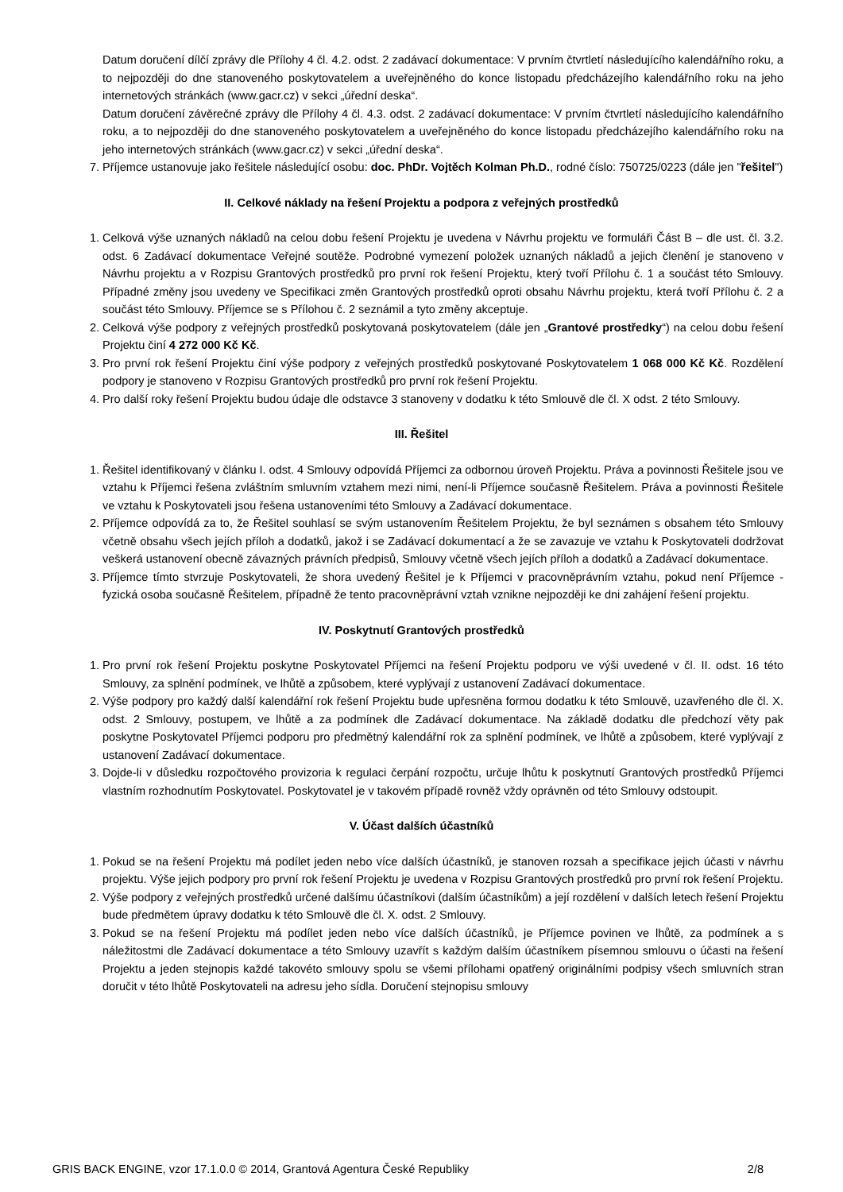Datum doručení dílčí zprávy dle Přílohy 4 čl. 4.2. odst. 2 zadávací dokumentace: V prvním čtvrtletí následujícího kalendářního roku, a to nejpozději do dne stanoveného poskytovatelem a uveřejněného do konce listopadu předcházejího kalendářního roku na jeho internetových stránkách (www.gacr.cz) v sekci „úřední deska“.
Datum doručení závěrečné zprávy dle Přílohy 4 čl. 4.3. odst. 2 zadávací dokumentace: V prvním čtvrtletí následujícího kalendářního roku, a to nejpozději do dne stanoveného poskytovatelem a uveřejněného do konce listopadu předcházejího kalendářního roku na jeho internetových stránkách (www.gacr.cz) v sekci „úřední deska“.
7. Příjemce ustanovuje jako řešitele následující osobu: doc. PhDr. Vojtěch Kolman Ph.D., rodné číslo: 750725/0223 (dále jen "řešitel")
II. Celkové náklady na řešení Projektu a podpora z veřejných prostředků
1. Celková výše uznaných nákladů na celou dobu řešení Projektu je uvedena v Návrhu projektu ve formuláři Část B – dle ust. čl. 3.2. odst. 6 Zadávací dokumentace Veřejné soutěže. Podrobné vymezení položek uznaných nákladů a jejich členění je stanoveno v Návrhu projektu a v Rozpisu Grantových prostředků pro první rok řešení Projektu, který tvoří Přílohu č. 1 a součást této Smlouvy. Případné změny jsou uvedeny ve Specifikaci změn Grantových prostředků oproti obsahu Návrhu projektu, která tvoří Přílohu č. 2 a součást této Smlouvy. Příjemce se s Přílohou č. 2 seznámil a tyto změny akceptuje.
2. Celková výše podpory z veřejných prostředků poskytovaná poskytovatelem (dále jen „Grantové prostředky“) na celou dobu řešení Projektu činí 4 272 000 Kč Kč.
3. Pro první rok řešení Projektu činí výše podpory z veřejných prostředků poskytované Poskytovatelem 1 068 000 Kč Kč. Rozdělení podpory je stanoveno v Rozpisu Grantových prostředků pro první rok řešení Projektu.
4. Pro další roky řešení Projektu budou údaje dle odstavce 3 stanoveny v dodatku k této Smlouvě dle čl. X odst. 2 této Smlouvy.
III. Řešitel
1. Řešitel identifikovaný v článku I. odst. 4 Smlouvy odpovídá Příjemci za odbornou úroveň Projektu. Práva a povinnosti Řešitele jsou ve vztahu k Příjemci řešena zvláštním smluvním vztahem mezi nimi, není-li Příjemce současně Řešitelem. Práva a povinnosti Řešitele ve vztahu k Poskytovateli jsou řešena ustanoveními této Smlouvy a Zadávací dokumentace.
2. Příjemce odpovídá za to, že Řešitel souhlasí se svým ustanovením Řešitelem Projektu, že byl seznámen s obsahem této Smlouvy včetně obsahu všech jejích příloh a dodatků, jakož i se Zadávací dokumentací a že se zavazuje ve vztahu k Poskytovateli dodržovat veškerá ustanovení obecně závazných právních předpisů, Smlouvy včetně všech jejích příloh a dodatků a Zadávací dokumentace.
3. Příjemce tímto stvrzuje Poskytovateli, že shora uvedený Řešitel je k Příjemci v pracovněprávním vztahu, pokud není Příjemce - fyzická osoba současně Řešitelem, případně že tento pracovněprávní vztah vznikne nejpozději ke dni zahájení řešení projektu.
IV. Poskytnutí Grantových prostředků
1. Pro první rok řešení Projektu poskytne Poskytovatel Příjemci na řešení Projektu podporu ve výši uvedené v čl. II. odst. 16 této Smlouvy, za splnění podmínek, ve lhůtě a způsobem, které vyplývají z ustanovení Zadávací dokumentace.
2. Výše podpory pro každý další kalendářní rok řešení Projektu bude upřesněna formou dodatku k této Smlouvě, uzavřeného dle čl. X. odst. 2 Smlouvy, postupem, ve lhůtě a za podmínek dle Zadávací dokumentace. Na základě dodatku dle předchozí věty pak poskytne Poskytovatel Příjemci podporu pro předmětný kalendářní rok za splnění podmínek, ve lhůtě a způsobem, které vyplývají z ustanovení Zadávací dokumentace.
3. Dojde-li v důsledku rozpočtového provizoria k regulaci čerpání rozpočtu, určuje lhůtu k poskytnutí Grantových prostředků Příjemci vlastním rozhodnutím Poskytovatel. Poskytovatel je v takovém případě rovněž vždy oprávněn od této Smlouvy odstoupit.
V. Účast dalších účastníků
1. Pokud se na řešení Projektu má podílet jeden nebo více dalších účastníků, je stanoven rozsah a specifikace jejich účasti v návrhu projektu. Výše jejich podpory pro první rok řešení Projektu je uvedena v Rozpisu Grantových prostředků pro první rok řešení Projektu.
2. Výše podpory z veřejných prostředků určené dalšímu účastníkovi (dalším účastníkům) a její rozdělení v dalších letech řešení Projektu bude předmětem úpravy dodatku k této Smlouvě dle čl. X. odst. 2 Smlouvy.
3. Pokud se na řešení Projektu má podílet jeden nebo více dalších účastníků, je Příjemce povinen ve lhůtě, za podmínek a s náležitostmi dle Zadávací dokumentace a této Smlouvy uzavřít s každým dalším účastníkem písemnou smlouvu o účasti na řešení Projektu a jeden stejnopis každé takovéto smlouvy spolu se všemi přílohami opatřený originálními podpisy všech smluvních stran doručit v této lhůtě Poskytovateli na adresu jeho sídla. Doručení stejnopisu smlouvy
GRIS BACK ENGINE, vzor 17.1.0.0 © 2014, Grantová Agentura České Republiky 2/8